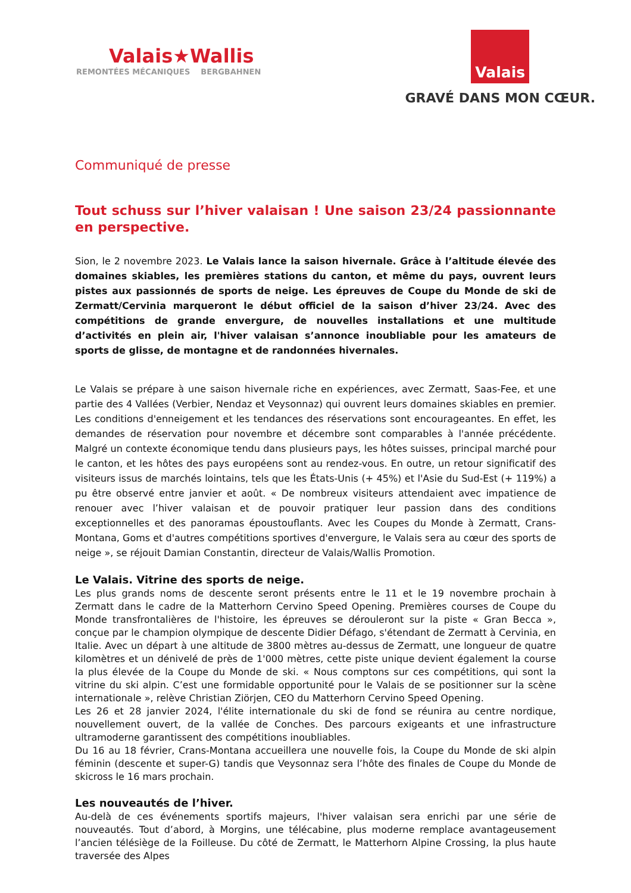Valais★Wallis
REMONTÉES MÉCANIQUES BERGBAHNEN
Valais
GRAVÉ DANS MON CŒUR.
Communiqué de presse
Tout schuss sur l’hiver valaisan ! Une saison 23/24 passionnante en perspective.
Sion, le 2 novembre 2023. Le Valais lance la saison hivernale. Grâce à l’altitude élevée des domaines skiables, les premières stations du canton, et même du pays, ouvrent leurs pistes aux passionnés de sports de neige. Les épreuves de Coupe du Monde de ski de Zermatt/Cervinia marqueront le début officiel de la saison d’hiver 23/24. Avec des compétitions de grande envergure, de nouvelles installations et une multitude d’activités en plein air, l'hiver valaisan s’annonce inoubliable pour les amateurs de sports de glisse, de montagne et de randonnées hivernales.
Le Valais se prépare à une saison hivernale riche en expériences, avec Zermatt, Saas-Fee, et une partie des 4 Vallées (Verbier, Nendaz et Veysonnaz) qui ouvrent leurs domaines skiables en premier. Les conditions d'enneigement et les tendances des réservations sont encourageantes. En effet, les demandes de réservation pour novembre et décembre sont comparables à l'année précédente. Malgré un contexte économique tendu dans plusieurs pays, les hôtes suisses, principal marché pour le canton, et les hôtes des pays européens sont au rendez-vous. En outre, un retour significatif des visiteurs issus de marchés lointains, tels que les États-Unis (+ 45%) et l'Asie du Sud-Est (+ 119%) a pu être observé entre janvier et août. « De nombreux visiteurs attendaient avec impatience de renouer avec l’hiver valaisan et de pouvoir pratiquer leur passion dans des conditions exceptionnelles et des panoramas époustouflants. Avec les Coupes du Monde à Zermatt, Crans-Montana, Goms et d'autres compétitions sportives d'envergure, le Valais sera au cœur des sports de neige », se réjouit Damian Constantin, directeur de Valais/Wallis Promotion.
Le Valais. Vitrine des sports de neige.
Les plus grands noms de descente seront présents entre le 11 et le 19 novembre prochain à Zermatt dans le cadre de la Matterhorn Cervino Speed Opening. Premières courses de Coupe du Monde transfrontalières de l'histoire, les épreuves se dérouleront sur la piste « Gran Becca », conçue par le champion olympique de descente Didier Défago, s'étendant de Zermatt à Cervinia, en Italie. Avec un départ à une altitude de 3800 mètres au-dessus de Zermatt, une longueur de quatre kilomètres et un dénivelé de près de 1'000 mètres, cette piste unique devient également la course la plus élevée de la Coupe du Monde de ski. « Nous comptons sur ces compétitions, qui sont la vitrine du ski alpin. C’est une formidable opportunité pour le Valais de se positionner sur la scène internationale », relève Christian Ziörjen, CEO du Matterhorn Cervino Speed Opening.
Les 26 et 28 janvier 2024, l'élite internationale du ski de fond se réunira au centre nordique, nouvellement ouvert, de la vallée de Conches. Des parcours exigeants et une infrastructure ultramoderne garantissent des compétitions inoubliables.
Du 16 au 18 février, Crans-Montana accueillera une nouvelle fois, la Coupe du Monde de ski alpin féminin (descente et super-G) tandis que Veysonnaz sera l’hôte des finales de Coupe du Monde de skicross le 16 mars prochain.
Les nouveautés de l’hiver.
Au-delà de ces événements sportifs majeurs, l'hiver valaisan sera enrichi par une série de nouveautés. Tout d’abord, à Morgins, une télécabine, plus moderne remplace avantageusement l’ancien télésiège de la Foilleuse. Du côté de Zermatt, le Matterhorn Alpine Crossing, la plus haute traversée des Alpes